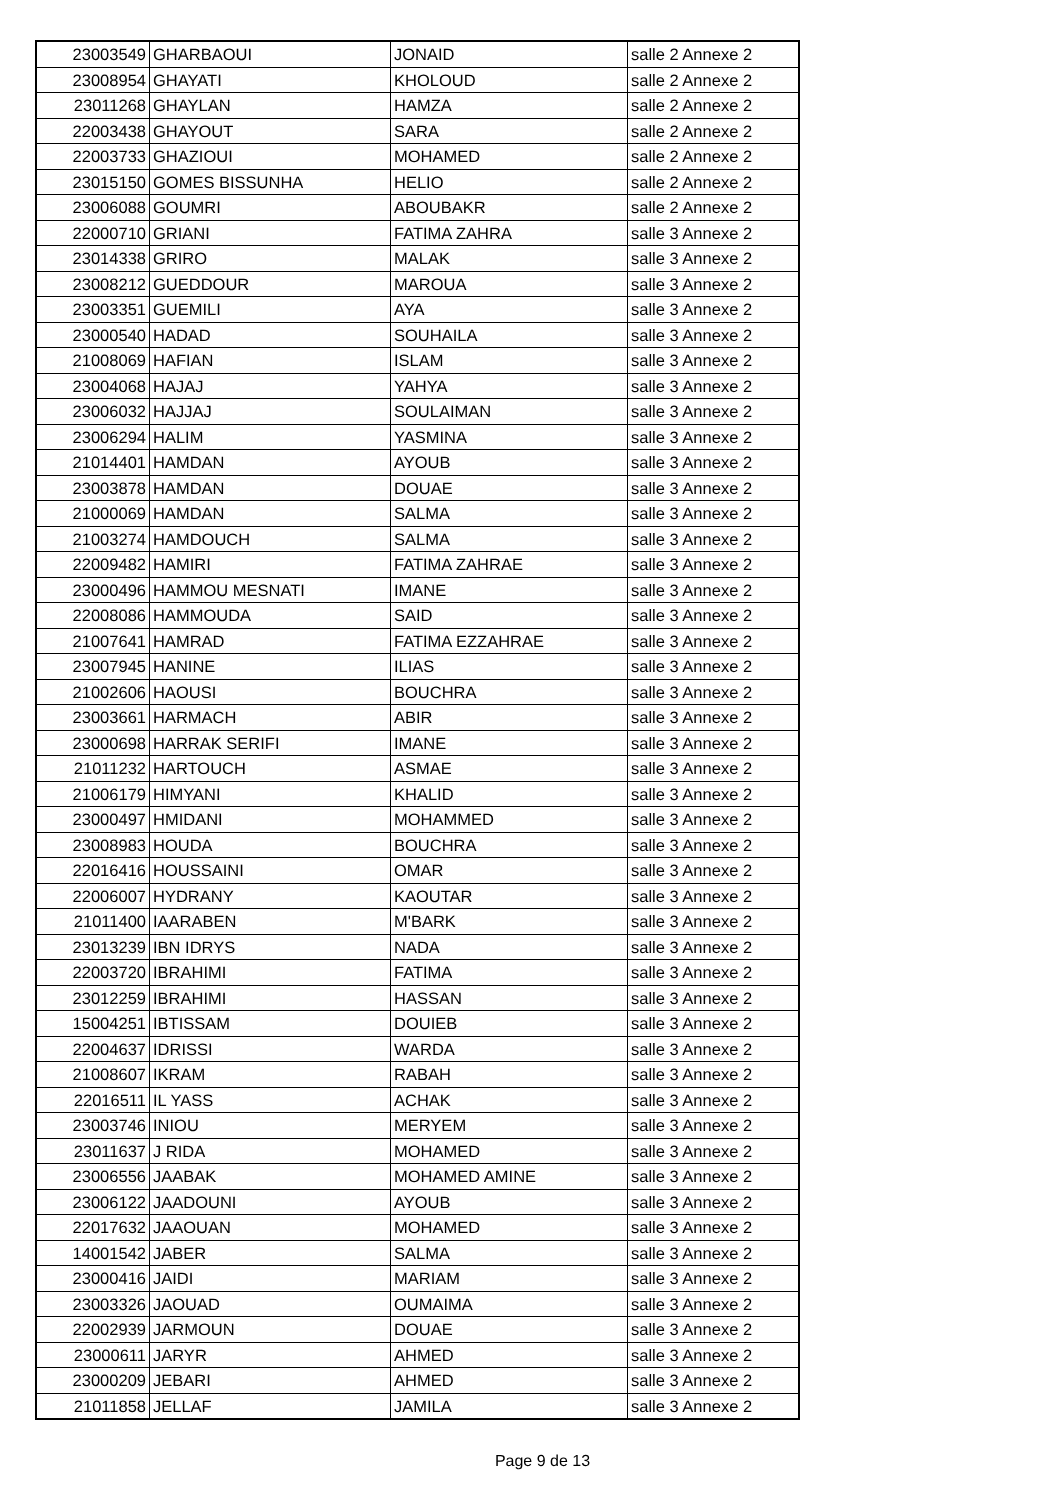| 23003549 | GHARBAOUI | JONAID | salle 2 Annexe 2 |
| 23008954 | GHAYATI | KHOLOUD | salle 2 Annexe 2 |
| 23011268 | GHAYLAN | HAMZA | salle 2 Annexe 2 |
| 22003438 | GHAYOUT | SARA | salle 2 Annexe 2 |
| 22003733 | GHAZIOUI | MOHAMED | salle 2 Annexe 2 |
| 23015150 | GOMES BISSUNHA | HELIO | salle 2 Annexe 2 |
| 23006088 | GOUMRI | ABOUBAKR | salle 2 Annexe 2 |
| 22000710 | GRIANI | FATIMA ZAHRA | salle 3 Annexe 2 |
| 23014338 | GRIRO | MALAK | salle 3 Annexe 2 |
| 23008212 | GUEDDOUR | MAROUA | salle 3 Annexe 2 |
| 23003351 | GUEMILI | AYA | salle 3 Annexe 2 |
| 23000540 | HADAD | SOUHAILA | salle 3 Annexe 2 |
| 21008069 | HAFIAN | ISLAM | salle 3 Annexe 2 |
| 23004068 | HAJAJ | YAHYA | salle 3 Annexe 2 |
| 23006032 | HAJJAJ | SOULAIMAN | salle 3 Annexe 2 |
| 23006294 | HALIM | YASMINA | salle 3 Annexe 2 |
| 21014401 | HAMDAN | AYOUB | salle 3 Annexe 2 |
| 23003878 | HAMDAN | DOUAE | salle 3 Annexe 2 |
| 21000069 | HAMDAN | SALMA | salle 3 Annexe 2 |
| 21003274 | HAMDOUCH | SALMA | salle 3 Annexe 2 |
| 22009482 | HAMIRI | FATIMA ZAHRAE | salle 3 Annexe 2 |
| 23000496 | HAMMOU MESNATI | IMANE | salle 3 Annexe 2 |
| 22008086 | HAMMOUDA | SAID | salle 3 Annexe 2 |
| 21007641 | HAMRAD | FATIMA EZZAHRAE | salle 3 Annexe 2 |
| 23007945 | HANINE | ILIAS | salle 3 Annexe 2 |
| 21002606 | HAOUSI | BOUCHRA | salle 3 Annexe 2 |
| 23003661 | HARMACH | ABIR | salle 3 Annexe 2 |
| 23000698 | HARRAK SERIFI | IMANE | salle 3 Annexe 2 |
| 21011232 | HARTOUCH | ASMAE | salle 3 Annexe 2 |
| 21006179 | HIMYANI | KHALID | salle 3 Annexe 2 |
| 23000497 | HMIDANI | MOHAMMED | salle 3 Annexe 2 |
| 23008983 | HOUDA | BOUCHRA | salle 3 Annexe 2 |
| 22016416 | HOUSSAINI | OMAR | salle 3 Annexe 2 |
| 22006007 | HYDRANY | KAOUTAR | salle 3 Annexe 2 |
| 21011400 | IAARABEN | M'BARK | salle 3 Annexe 2 |
| 23013239 | IBN IDRYS | NADA | salle 3 Annexe 2 |
| 22003720 | IBRAHIMI | FATIMA | salle 3 Annexe 2 |
| 23012259 | IBRAHIMI | HASSAN | salle 3 Annexe 2 |
| 15004251 | IBTISSAM | DOUIEB | salle 3 Annexe 2 |
| 22004637 | IDRISSI | WARDA | salle 3 Annexe 2 |
| 21008607 | IKRAM | RABAH | salle 3 Annexe 2 |
| 22016511 | IL YASS | ACHAK | salle 3 Annexe 2 |
| 23003746 | INIOU | MERYEM | salle 3 Annexe 2 |
| 23011637 | J RIDA | MOHAMED | salle 3 Annexe 2 |
| 23006556 | JAABAK | MOHAMED AMINE | salle 3 Annexe 2 |
| 23006122 | JAADOUNI | AYOUB | salle 3 Annexe 2 |
| 22017632 | JAAOUAN | MOHAMED | salle 3 Annexe 2 |
| 14001542 | JABER | SALMA | salle 3 Annexe 2 |
| 23000416 | JAIDI | MARIAM | salle 3 Annexe 2 |
| 23003326 | JAOUAD | OUMAIMA | salle 3 Annexe 2 |
| 22002939 | JARMOUN | DOUAE | salle 3 Annexe 2 |
| 23000611 | JARYR | AHMED | salle 3 Annexe 2 |
| 23000209 | JEBARI | AHMED | salle 3 Annexe 2 |
| 21011858 | JELLAF | JAMILA | salle 3 Annexe 2 |
Page 9 de 13